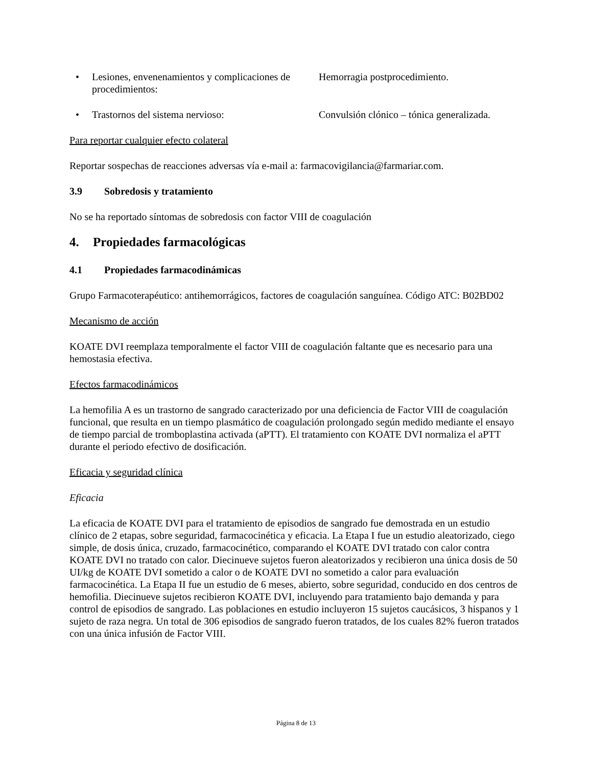• Lesiones, envenenamientos y complicaciones de procedimientos:
Hemorragia postprocedimiento.
• Trastornos del sistema nervioso: Convulsión clónico – tónica generalizada.
Para reportar cualquier efecto colateral
Reportar sospechas de reacciones adversas vía e-mail a: farmacovigilancia@farmariar.com.
3.9 Sobredosis y tratamiento
No se ha reportado síntomas de sobredosis con factor VIII de coagulación
4. Propiedades farmacológicas
4.1 Propiedades farmacodinámicas
Grupo Farmacoterapéutico: antihemorrágicos, factores de coagulación sanguínea. Código ATC: B02BD02
Mecanismo de acción
KOATE DVI reemplaza temporalmente el factor VIII de coagulación faltante que es necesario para una hemostasia efectiva.
Efectos farmacodinámicos
La hemofilia A es un trastorno de sangrado caracterizado por una deficiencia de Factor VIII de coagulación funcional, que resulta en un tiempo plasmático de coagulación prolongado según medido mediante el ensayo de tiempo parcial de tromboplastina activada (aPTT). El tratamiento con KOATE DVI normaliza el aPTT durante el periodo efectivo de dosificación.
Eficacia y seguridad clínica
Eficacia
La eficacia de KOATE DVI para el tratamiento de episodios de sangrado fue demostrada en un estudio clínico de 2 etapas, sobre seguridad, farmacocinética y eficacia. La Etapa I fue un estudio aleatorizado, ciego simple, de dosis única, cruzado, farmacocinético, comparando el KOATE DVI tratado con calor contra KOATE DVI no tratado con calor. Diecinueve sujetos fueron aleatorizados y recibieron una única dosis de 50 UI/kg de KOATE DVI sometido a calor o de KOATE DVI no sometido a calor para evaluación farmacocinética. La Etapa II fue un estudio de 6 meses, abierto, sobre seguridad, conducido en dos centros de hemofilia. Diecinueve sujetos recibieron KOATE DVI, incluyendo para tratamiento bajo demanda y para control de episodios de sangrado. Las poblaciones en estudio incluyeron 15 sujetos caucásicos, 3 hispanos y 1 sujeto de raza negra. Un total de 306 episodios de sangrado fueron tratados, de los cuales 82% fueron tratados con una única infusión de Factor VIII.
Página 8 de 13